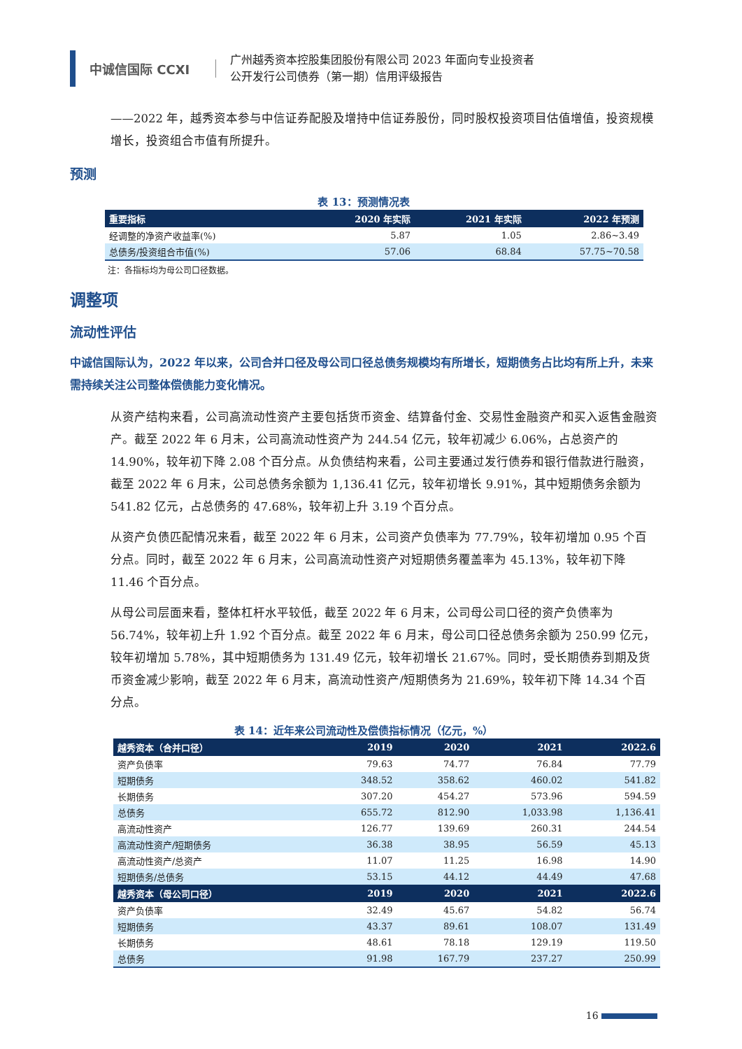中诚信国际 CCXI
广州越秀资本控股集团股份有限公司 2023 年面向专业投资者
公开发行公司债券（第一期）信用评级报告
——2022 年，越秀资本参与中信证券配股及增持中信证券股份，同时股权投资项目估值增值，投资规模增长，投资组合市值有所提升。
预测
表 13：预测情况表
| 重要指标 | 2020 年实际 | 2021 年实际 | 2022 年预测 |
| --- | --- | --- | --- |
| 经调整的净资产收益率(%) | 5.87 | 1.05 | 2.86~3.49 |
| 总债务/投资组合市值(%) | 57.06 | 68.84 | 57.75~70.58 |
注：各指标均为母公司口径数据。
调整项
流动性评估
中诚信国际认为，2022 年以来，公司合并口径及母公司口径总债务规模均有所增长，短期债务占比均有所上升，未来需持续关注公司整体偿债能力变化情况。
从资产结构来看，公司高流动性资产主要包括货币资金、结算备付金、交易性金融资产和买入返售金融资产。截至 2022 年 6 月末，公司高流动性资产为 244.54 亿元，较年初减少 6.06%，占总资产的 14.90%，较年初下降 2.08 个百分点。从负债结构来看，公司主要通过发行债券和银行借款进行融资，截至 2022 年 6 月末，公司总债务余额为 1,136.41 亿元，较年初增长 9.91%，其中短期债务余额为 541.82 亿元，占总债务的 47.68%，较年初上升 3.19 个百分点。
从资产负债匹配情况来看，截至 2022 年 6 月末，公司资产负债率为 77.79%，较年初增加 0.95 个百分点。同时，截至 2022 年 6 月末，公司高流动性资产对短期债务覆盖率为 45.13%，较年初下降 11.46 个百分点。
从母公司层面来看，整体杠杆水平较低，截至 2022 年 6 月末，公司母公司口径的资产负债率为 56.74%，较年初上升 1.92 个百分点。截至 2022 年 6 月末，母公司口径总债务余额为 250.99 亿元，较年初增加 5.78%，其中短期债务为 131.49 亿元，较年初增长 21.67%。同时，受长期债券到期及货币资金减少影响，截至 2022 年 6 月末，高流动性资产/短期债务为 21.69%，较年初下降 14.34 个百分点。
表 14：近年来公司流动性及偿债指标情况（亿元，%）
| 越秀资本（合并口径） | 2019 | 2020 | 2021 | 2022.6 |
| --- | --- | --- | --- | --- |
| 资产负债率 | 79.63 | 74.77 | 76.84 | 77.79 |
| 短期债务 | 348.52 | 358.62 | 460.02 | 541.82 |
| 长期债务 | 307.20 | 454.27 | 573.96 | 594.59 |
| 总债务 | 655.72 | 812.90 | 1,033.98 | 1,136.41 |
| 高流动性资产 | 126.77 | 139.69 | 260.31 | 244.54 |
| 高流动性资产/短期债务 | 36.38 | 38.95 | 56.59 | 45.13 |
| 高流动性资产/总资产 | 11.07 | 11.25 | 16.98 | 14.90 |
| 短期债务/总债务 | 53.15 | 44.12 | 44.49 | 47.68 |
| 越秀资本（母公司口径） | 2019 | 2020 | 2021 | 2022.6 |
| 资产负债率 | 32.49 | 45.67 | 54.82 | 56.74 |
| 短期债务 | 43.37 | 89.61 | 108.07 | 131.49 |
| 长期债务 | 48.61 | 78.18 | 129.19 | 119.50 |
| 总债务 | 91.98 | 167.79 | 237.27 | 250.99 |
16